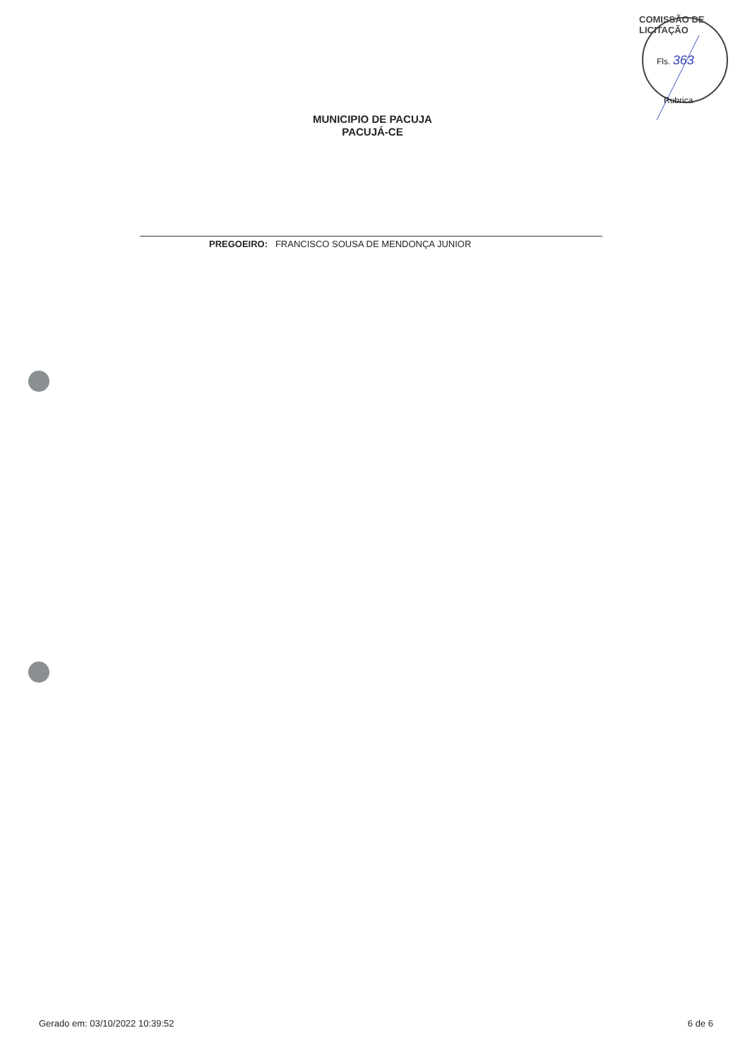COMISSÃO DE LICITAÇÃO
Fls. 363
Rubrica
MUNICIPIO DE PACUJA
PACUJÁ-CE
PREGOEIRO: FRANCISCO SOUSA DE MENDONÇA JUNIOR
Gerado em: 03/10/2022 10:39:52 6 de 6